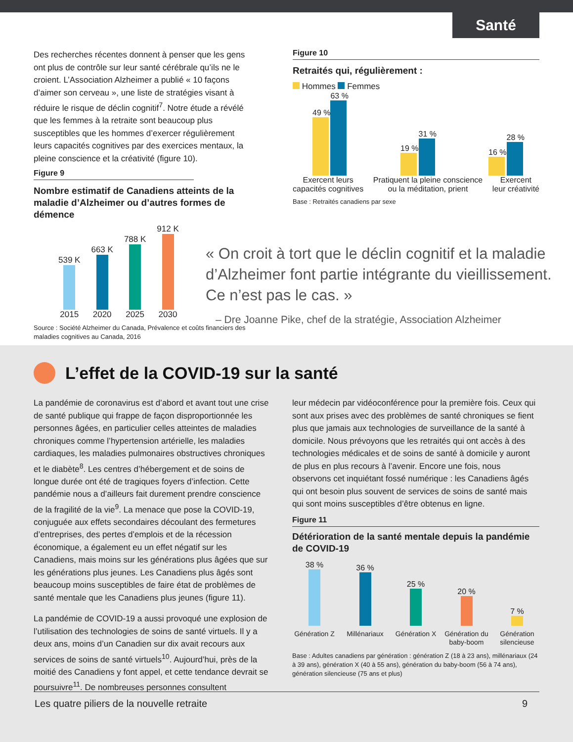Santé
Des recherches récentes donnent à penser que les gens ont plus de contrôle sur leur santé cérébrale qu’ils ne le croient. L’Association Alzheimer a publié « 10 façons d’aimer son cerveau », une liste de stratégies visant à réduire le risque de déclin cognitif<sup>7</sup>. Notre étude a révélé que les femmes à la retraite sont beaucoup plus susceptibles que les hommes d’exercer régulièrement leurs capacités cognitives par des exercices mentaux, la pleine conscience et la créativité (figure 10).
Figure 9
Nombre estimatif de Canadiens atteints de la maladie d’Alzheimer ou d’autres formes de démence
539 K
2015
663 K
2020
788 K
2025
912 K
2030
Source : Société Alzheimer du Canada, Prévalence et coûts financiers des maladies cognitives au Canada, 2016
Figure 10
Retraités qui, régulièrement :
Hommes Femmes
49 %
63 %
19 %
31 %
16 %
28 %
Exercent leurs
capacités cognitives
Pratiquent la pleine conscience
ou la méditation, prient
Exercent
leur créativité
Base : Retraités canadiens par sexe
« On croit à tort que le déclin cognitif et la maladie d’Alzheimer font partie intégrante du vieillissement. Ce n’est pas le cas. »
– Dre Joanne Pike, chef de la stratégie, Association Alzheimer
L’effet de la COVID-19 sur la santé
La pandémie de coronavirus est d’abord et avant tout une crise de santé publique qui frappe de façon disproportionnée les personnes âgées, en particulier celles atteintes de maladies chroniques comme l’hypertension artérielle, les maladies cardiaques, les maladies pulmonaires obstructives chroniques et le diabète<sup>8</sup>. Les centres d’hébergement et de soins de longue durée ont été de tragiques foyers d’infection. Cette pandémie nous a d’ailleurs fait durement prendre conscience de la fragilité de la vie<sup>9</sup>. La menace que pose la COVID-19, conjuguée aux effets secondaires découlant des fermetures d’entreprises, des pertes d’emplois et de la récession économique, a également eu un effet négatif sur les Canadiens, mais moins sur les générations plus âgées que sur les générations plus jeunes. Les Canadiens plus âgés sont beaucoup moins susceptibles de faire état de problèmes de santé mentale que les Canadiens plus jeunes (figure 11).
La pandémie de COVID-19 a aussi provoqué une explosion de l’utilisation des technologies de soins de santé virtuels. Il y a deux ans, moins d’un Canadien sur dix avait recours aux services de soins de santé virtuels<sup>10</sup>. Aujourd’hui, près de la moitié des Canadiens y font appel, et cette tendance devrait se poursuivre<sup>11</sup>. De nombreuses personnes consultent
leur médecin par vidéoconférence pour la première fois. Ceux qui sont aux prises avec des problèmes de santé chroniques se fient plus que jamais aux technologies de surveillance de la santé à domicile. Nous prévoyons que les retraités qui ont accès à des technologies médicales et de soins de santé à domicile y auront de plus en plus recours à l’avenir. Encore une fois, nous observons cet inquiétant fossé numérique : les Canadiens âgés qui ont besoin plus souvent de services de soins de santé mais qui sont moins susceptibles d’être obtenus en ligne.
Figure 11
Détérioration de la santé mentale depuis la pandémie de COVID-19
38 %
36 %
25 %
20 %
7 %
Génération Z
Millénariaux
Génération X
Génération du baby-boom
Génération silencieuse
Base : Adultes canadiens par génération : génération Z (18 à 23 ans), millénariaux (24 à 39 ans), génération X (40 à 55 ans), génération du baby-boom (56 à 74 ans), génération silencieuse (75 ans et plus)
Les quatre piliers de la nouvelle retraite 9